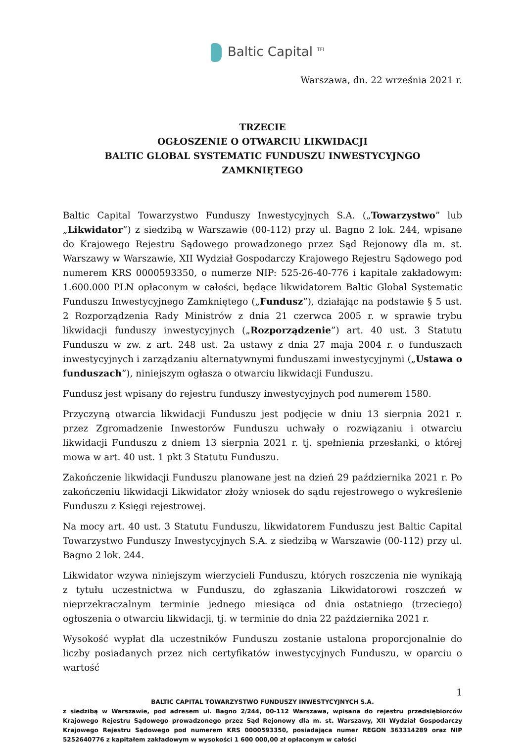Baltic Capital <sup>TFI</sup>
Warszawa, dn. 22 września 2021 r.
TRZECIE
OGŁOSZENIE O OTWARCIU LIKWIDACJI
BALTIC GLOBAL SYSTEMATIC FUNDUSZU INWESTYCYJNGO ZAMKNIĘTEGO
Baltic Capital Towarzystwo Funduszy Inwestycyjnych S.A. („Towarzystwo” lub „Likwidator”) z siedzibą w Warszawie (00-112) przy ul. Bagno 2 lok. 244, wpisane do Krajowego Rejestru Sądowego prowadzonego przez Sąd Rejonowy dla m. st. Warszawy w Warszawie, XII Wydział Gospodarczy Krajowego Rejestru Sądowego pod numerem KRS 0000593350, o numerze NIP: 525-26-40-776 i kapitale zakładowym: 1.600.000 PLN opłaconym w całości, będące likwidatorem Baltic Global Systematic Funduszu Inwestycyjnego Zamkniętego („Fundusz”), działając na podstawie § 5 ust. 2 Rozporządzenia Rady Ministrów z dnia 21 czerwca 2005 r. w sprawie trybu likwidacji funduszy inwestycyjnych („Rozporządzenie”) art. 40 ust. 3 Statutu Funduszu w zw. z art. 248 ust. 2a ustawy z dnia 27 maja 2004 r. o funduszach inwestycyjnych i zarządzaniu alternatywnymi funduszami inwestycyjnymi („Ustawa o funduszach”), niniejszym ogłasza o otwarciu likwidacji Funduszu.
Fundusz jest wpisany do rejestru funduszy inwestycyjnych pod numerem 1580.
Przyczyną otwarcia likwidacji Funduszu jest podjęcie w dniu 13 sierpnia 2021 r. przez Zgromadzenie Inwestorów Funduszu uchwały o rozwiązaniu i otwarciu likwidacji Funduszu z dniem 13 sierpnia 2021 r. tj. spełnienia przesłanki, o której mowa w art. 40 ust. 1 pkt 3 Statutu Funduszu.
Zakończenie likwidacji Funduszu planowane jest na dzień 29 października 2021 r. Po zakończeniu likwidacji Likwidator złoży wniosek do sądu rejestrowego o wykreślenie Funduszu z Księgi rejestrowej.
Na mocy art. 40 ust. 3 Statutu Funduszu, likwidatorem Funduszu jest Baltic Capital Towarzystwo Funduszy Inwestycyjnych S.A. z siedzibą w Warszawie (00-112) przy ul. Bagno 2 lok. 244.
Likwidator wzywa niniejszym wierzycieli Funduszu, których roszczenia nie wynikają z tytułu uczestnictwa w Funduszu, do zgłaszania Likwidatorowi roszczeń w nieprzekraczalnym terminie jednego miesiąca od dnia ostatniego (trzeciego) ogłoszenia o otwarciu likwidacji, tj. w terminie do dnia 22 października 2021 r.
Wysokość wypłat dla uczestników Funduszu zostanie ustalona proporcjonalnie do liczby posiadanych przez nich certyfikatów inwestycyjnych Funduszu, w oparciu o wartość
1
BALTIC CAPITAL TOWARZYSTWO FUNDUSZY INWESTYCYJNYCH S.A.
z siedzibą w Warszawie, pod adresem ul. Bagno 2/244, 00-112 Warszawa, wpisana do rejestru przedsiębiorców Krajowego Rejestru Sądowego prowadzonego przez Sąd Rejonowy dla m. st. Warszawy, XII Wydział Gospodarczy Krajowego Rejestru Sądowego pod numerem KRS 0000593350, posiadająca numer REGON 363314289 oraz NIP 5252640776 z kapitałem zakładowym w wysokości 1 600 000,00 zł opłaconym w całości